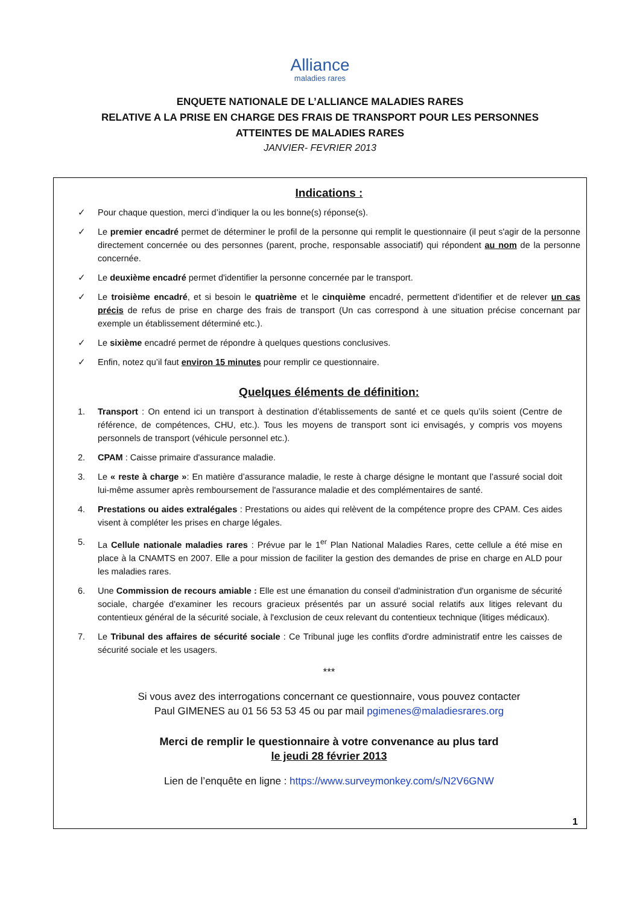Alliance
maladies rares
ENQUETE NATIONALE DE L’ALLIANCE MALADIES RARES
RELATIVE A LA PRISE EN CHARGE DES FRAIS DE TRANSPORT POUR LES PERSONNES
ATTEINTES DE MALADIES RARES
JANVIER- FEVRIER 2013
Indications :
✓ Pour chaque question, merci d’indiquer la ou les bonne(s) réponse(s).
✓ Le premier encadré permet de déterminer le profil de la personne qui remplit le questionnaire (il peut s'agir de la personne directement concernée ou des personnes (parent, proche, responsable associatif) qui répondent au nom de la personne concernée.
✓ Le deuxième encadré permet d'identifier la personne concernée par le transport.
✓ Le troisième encadré, et si besoin le quatrième et le cinquième encadré, permettent d'identifier et de relever un cas précis de refus de prise en charge des frais de transport (Un cas correspond à une situation précise concernant par exemple un établissement déterminé etc.).
✓ Le sixième encadré permet de répondre à quelques questions conclusives.
✓ Enfin, notez qu’il faut environ 15 minutes pour remplir ce questionnaire.
Quelques éléments de définition:
1. Transport : On entend ici un transport à destination d’établissements de santé et ce quels qu’ils soient (Centre de référence, de compétences, CHU, etc.). Tous les moyens de transport sont ici envisagés, y compris vos moyens personnels de transport (véhicule personnel etc.).
2. CPAM : Caisse primaire d'assurance maladie.
3. Le « reste à charge »: En matière d’assurance maladie, le reste à charge désigne le montant que l’assuré social doit lui-même assumer après remboursement de l'assurance maladie et des complémentaires de santé.
4. Prestations ou aides extralégales : Prestations ou aides qui relèvent de la compétence propre des CPAM. Ces aides visent à compléter les prises en charge légales.
5. La Cellule nationale maladies rares : Prévue par le 1<sup>er</sup> Plan National Maladies Rares, cette cellule a été mise en place à la CNAMTS en 2007. Elle a pour mission de faciliter la gestion des demandes de prise en charge en ALD pour les maladies rares.
6. Une Commission de recours amiable : Elle est une émanation du conseil d'administration d'un organisme de sécurité sociale, chargée d'examiner les recours gracieux présentés par un assuré social relatifs aux litiges relevant du contentieux général de la sécurité sociale, à l'exclusion de ceux relevant du contentieux technique (litiges médicaux).
7. Le Tribunal des affaires de sécurité sociale : Ce Tribunal juge les conflits d'ordre administratif entre les caisses de sécurité sociale et les usagers.
***
Si vous avez des interrogations concernant ce questionnaire, vous pouvez contacter
Paul GIMENES au 01 56 53 53 45 ou par mail pgimenes@maladiesrares.org
Merci de remplir le questionnaire à votre convenance au plus tard
le jeudi 28 février 2013
Lien de l’enquête en ligne : https://www.surveymonkey.com/s/N2V6GNW
1